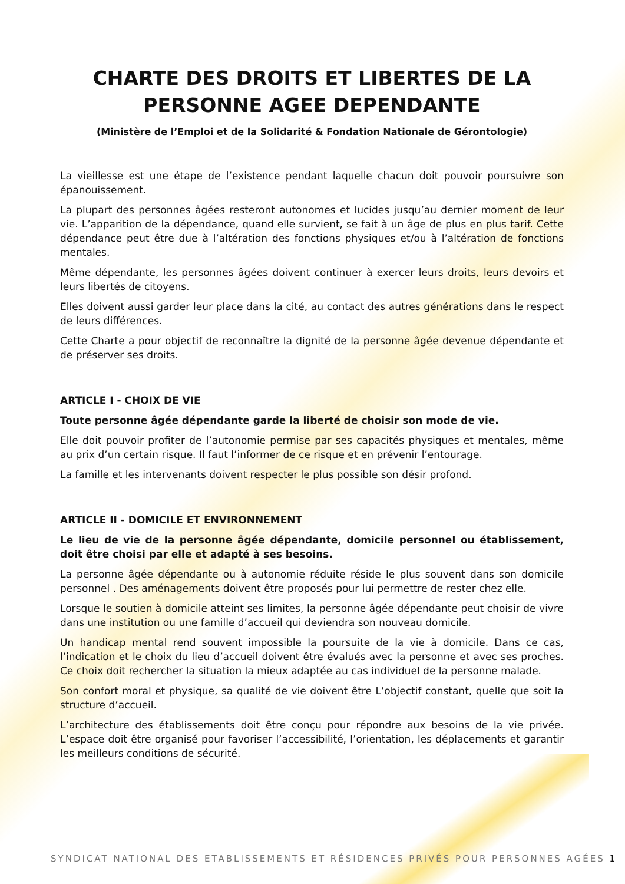CHARTE DES DROITS ET LIBERTES DE LA PERSONNE AGEE DEPENDANTE
(Ministère de l’Emploi et de la Solidarité & Fondation Nationale de Gérontologie)
La vieillesse est une étape de l’existence pendant laquelle chacun doit pouvoir poursuivre son épanouissement.
La plupart des personnes âgées resteront autonomes et lucides jusqu’au dernier moment de leur vie. L’apparition de la dépendance, quand elle survient, se fait à un âge de plus en plus tarif. Cette dépendance peut être due à l’altération des fonctions physiques et/ou à l’altération de fonctions mentales.
Même dépendante, les personnes âgées doivent continuer à exercer leurs droits, leurs devoirs et leurs libertés de citoyens.
Elles doivent aussi garder leur place dans la cité, au contact des autres générations dans le respect de leurs différences.
Cette Charte a pour objectif de reconnaître la dignité de la personne âgée devenue dépendante et de préserver ses droits.
ARTICLE I - CHOIX DE VIE
Toute personne âgée dépendante garde la liberté de choisir son mode de vie.
Elle doit pouvoir profiter de l’autonomie permise par ses capacités physiques et mentales, même au prix d’un certain risque. Il faut l’informer de ce risque et en prévenir l’entourage.
La famille et les intervenants doivent respecter le plus possible son désir profond.
ARTICLE II - DOMICILE ET ENVIRONNEMENT
Le lieu de vie de la personne âgée dépendante, domicile personnel ou établissement, doit être choisi par elle et adapté à ses besoins.
La personne âgée dépendante ou à autonomie réduite réside le plus souvent dans son domicile personnel . Des aménagements doivent être proposés pour lui permettre de rester chez elle.
Lorsque le soutien à domicile atteint ses limites, la personne âgée dépendante peut choisir de vivre dans une institution ou une famille d’accueil qui deviendra son nouveau domicile.
Un handicap mental rend souvent impossible la poursuite de la vie à domicile. Dans ce cas, l’indication et le choix du lieu d’accueil doivent être évalués avec la personne et avec ses proches. Ce choix doit rechercher la situation la mieux adaptée au cas individuel de la personne malade.
Son confort moral et physique, sa qualité de vie doivent être L’objectif constant, quelle que soit la structure d’accueil.
L’architecture des établissements doit être conçu pour répondre aux besoins de la vie privée. L’espace doit être organisé pour favoriser l’accessibilité, l’orientation, les déplacements et garantir les meilleurs conditions de sécurité.
SYNDICAT NATIONAL DES ETABLISSEMENTS ET RÉSIDENCES PRIVÉS POUR PERSONNES AGÉES 1